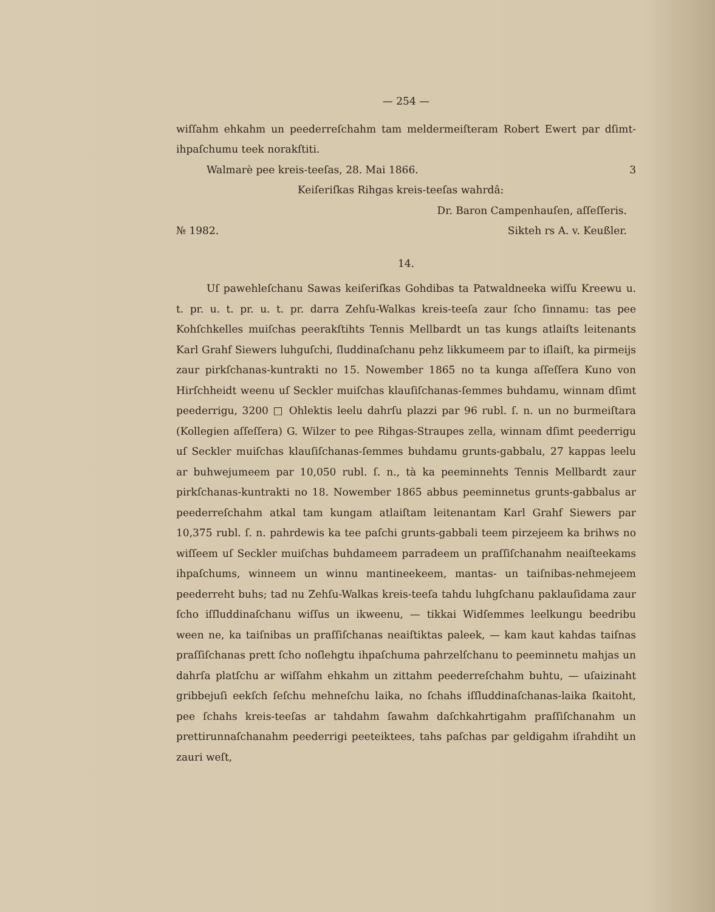— 254 —
wiſſahm ehkahm un peederreſchahm tam meldermeiſteram Robert Ewert par dſimt-ihpaſchumu teek norakſtiti.
Walmarè pee kreis-teeſas, 28. Mai 1866. 3
Keiſeriſkas Rihgas kreis-teeſas wahrdâ:
Dr. Baron Campenhauſen, aſſeſſeris.
№ 1982. Sikteh rs A. v. Keußler.
14.
Uſ pawehleſchanu Sawas keiſeriſkas Gohdibas ta Patwaldneeka wiſſu Kreewu u. t. pr. u. t. pr. u. t. pr. darra Zehſu-Walkas kreis-teeſa zaur ſcho ſinnamu: tas pee Kohſchkelles muiſchas peerakſtihts Tennis Mellbardt un tas kungs atlaiſts leitenants Karl Grahf Siewers luhguſchi, ſluddinaſchanu pehz likkumeem par to iſlaiſt, ka pirmeijs zaur pirkſchanas-kuntrakti no 15. Nowember 1865 no ta kunga aſſeſſera Kuno von Hirſchheidt weenu uſ Seckler muiſchas klauſiſchanas-ſemmes buhdamu, winnam dſimt peederrigu, 3200 □ Ohlektis leelu dahrſu plazzi par 96 rubl. ſ. n. un no burmeiſtara (Kollegien aſſeſſera) G. Wilzer to pee Rihgas-Straupes zella, winnam dſimt peederrigu uſ Seckler muiſchas klauſiſchanas-ſemmes buhdamu grunts-gabbalu, 27 kappas leelu ar buhwejumeem par 10,050 rubl. ſ. n., tà ka peeminnehts Tennis Mellbardt zaur pirkſchanas-kuntrakti no 18. Nowember 1865 abbus peeminnetus grunts-gabbalus ar peederreſchahm atkal tam kungam atlaiſtam leitenantam Karl Grahf Siewers par 10,375 rubl. ſ. n. pahrdewis ka tee paſchi grunts-gabbali teem pirzejeem ka brihws no wiſſeem uſ Seckler muiſchas buhdameem parradeem un praſſiſchanahm neaiſteekams ihpaſchums, winneem un winnu mantineekeem, mantas- un taiſnibas-nehmejeem peederreht buhs; tad nu Zehſu-Walkas kreis-teeſa tahdu luhgſchanu paklauſidama zaur ſcho iſſluddinaſchanu wiſſus un ikweenu, — tikkai Widſemmes leelkungu beedribu ween ne, ka taiſnibas un praſſiſchanas neaiſtiktas paleek, — kam kaut kahdas taiſnas praſſiſchanas prett ſcho noſlehgtu ihpaſchuma pahrzelſchanu to peeminnetu mahjas un dahrſa platſchu ar wiſſahm ehkahm un zittahm peederreſchahm buhtu, — uſaizinaht gribbejuſi eekſch ſeſchu mehneſchu laika, no ſchahs iſſluddinaſchanas-laika ſkaitoht, pee ſchahs kreis-teeſas ar tahdahm ſawahm daſchkahrtigahm praſſiſchanahm un prettirunnaſchanahm peederrigi peeteiktees, tahs paſchas par geldigahm iſrahdiht un zauri weſt,